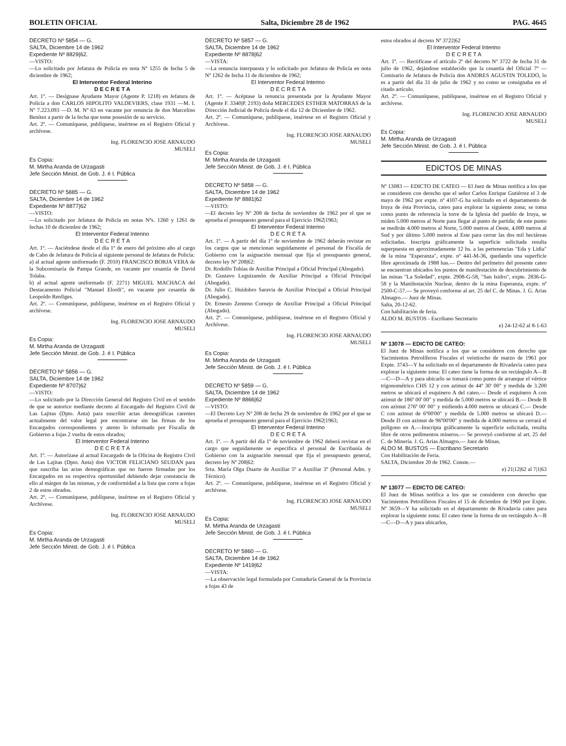BOLETIN OFICIAL Salta, Diciembre 28 de 1962 PAG. 4645
DECRETO Nº 5854 — G.
SALTA, Diciembre 14 de 1962
Expediente Nº 8829|62.
—VISTO:
—Lo solicitado por Jefatura de Policía en nota Nº 1255 de fecha 5 de diciembre de 1962;
El Interventor Federal Interino
D E C R E T A
Art. 1º. — Desígnase Ayudante Mayor (Agente P. 1218) en Jefatura de Policía a don CARLOS HIPOLITO VALDEVIERS, clase 1931 —M. I. Nº 7.223.093 —D. M. Nº 63 en vacante por renuncia de don Marcelino Benítez a partir de la fecha que tome posesión de su servicio.
Art. 2º. — Comuníquese, publíquese, insértese en el Registro Oficial y archívese.
Ing. FLORENCIO JOSE ARNAUDO
MUSELI
Es Copia:
M. Mirtha Aranda de Urzagasti
Jefe Sección Minist. de Gob. J. é I. Pública
DECRETO Nº 5885 — G.
SALTA, Diciembre 14 de 1962
Expediente Nº 8877|62
—VISTO:
—Lo solicitado por Jefatura de Policía en notas Nºs. 1260 y 1261 de fechas 10 de diciembre de 1962;
El Interventor Federal Interino
D E C R E T A
Art. 1º. — Asciéndese desde el día 1º de enero del próximo año al cargo de Cabo de Jefatura de Policía al siguiente personal de Jefatura de Policía:
a) al actual agente uniformado (F. 2010) FRANCISCO BORJA VERA de la Subcomisaría de Pampa Grande, en vacante por cesantía de David Tolaba.
b) al actual agente uniformado (F. 2271) MIGUEL MACHACA del Destacamento Policial "Manuel Elordi", en vacante por cesantía de Leopoldo Renfiges.
Art. 2º. — Comuníquese, publíquese, insértese en el Registro Oficial y archívese.
Ing. FLORENCIO JOSE ARNAUDO
MUSELI
Es Copia:
M. Mirtha Aranda de Urzagasti
Jefe Sección Minist. de Gob. J. é I. Pública
DECRETO Nº 5856 — G.
SALTA, Diciembre 14 de 1962
Expediente Nº 8707|62
—VISTO:
—Lo solicitado por la Dirección General del Registro Civil en el sentido de que se autorice mediante decreto al Encargado del Registro Civil de Las Lajitas (Dpto. Anta) para suscribir actas demográficas carentes actualmente del valor legal por encontrarse sin las firmas de los Encargados correspondientes y atento lo informado por Fiscalía de Gobierno a fojas 2 vuelta de estos obrados;
El Interventor Federal Interino
D E C R E T A
Art. 1º. — Autorízase al actual Encargado de la Oficina de Registro Civil de Las Lajitas (Dpto. Anta) don VICTOR FELICIANO SEUDAN para que suscriba las actas demográficas que no fueron firmadas por los Encargados en su respectiva oportunidad debiendo dejar constancia de ello al márgen de las mismas, y de conformidad a la lista que corre a fojas 2 de estos obrados.
Art. 2º. — Comuníquese, publíquese, insértese en el Registro Oficial y Archívese.
Ing. FLORENCIO JOSE ARNAUDO
MUSELI
Es Copia:
M. Mirtha Aranda de Urzagasti
Jefe Sección Minist. de Gob. J. é I. Pública
DECRETO Nº 5857 — G.
SALTA, Diciembre 14 de 1962
Expediente Nº 8878|62
—VISTA:
—La renuncia interpuesta y lo solicitado por Jefatura de Policía en nota Nº 1262 de fecha 11 de diciembre de 1962;
El Interventor Federal Interino
D E C R E T A
Art. 1º. — Acéptase la renuncia presentada por la Ayudante Mayor (Agente F. 3340|P. 2193) doña MERCEDES ESTHER MATORRAS de la Dirección Judicial de Policía desde el día 12 de Diciembre de 1962.
Art. 2º. — Comuníquese, publíquese, insértese en el Registro Oficial y Archívese.
Ing. FLORENCIO JOSE ARNAUDO
MUSELI
Es Copia:
M. Mirtha Aranda de Urzagasti
Jefe Sección Minist. de Gob. J. é I. Pública
DECRETO Nº 5858 — G.
SALTA, Diciembre 14 de 1962
Expediente Nº 8881|62
—VISTO:
—El decreto ley Nº 208 de fecha de noviembre de 1962 por el que se aprueba el presupuesto general para el Ejercicio 1962|1963;
El Interventor Federal Interino
D E C R E T A
Art. 1º. — A partir del día 1º de noviembre de 1962 deberán revistar en los cargos que se mencionan seguidamente el personal de Fiscalía de Gobierno con la asignación mensual que fija el presupuesto general, decreto ley Nº 208|62:
Dr. Rodolfo Tobías de Auxiliar Principal a Oficial Principal (Abogado).
Dr. Gustavo Leguizamón de Auxiliar Principal a Oficial Principal (Abogado).
Dr. Julio C. Huidobro Saravia de Auxiliar Principal a Oficial Principal (Abogado).
Dr. Ernesto Zenteno Cornejo de Auxiliar Principal a Oficial Principal (Abogado).
Art. 2º. — Comuníquese, publíquese, insértese en el Registro Oficial y Archívese.
Ing. FLORENCIO JOSE ARNAUDO
MUSELI
Es Copia:
M. Mirtha Aranda de Urzagasti
Jefe Sección Minist. de Gob. J. é I. Pública
DECRETO Nº 5859 — G.
SALTA, Diciembre 14 de 1962
Expediente Nº 8866|62
—VISTO:
—El Decreto Ley Nº 208 de fecha 29 de noviembre de 1962 por el que se aprueba el presupuesto general para el Ejercicio 1962|1963;
El Interventor Federal Interino
D E C R E T A
Art. 1º. — A partir del día 1º de noviembre de 1962 deberá revistar en el cargo que seguidamente se especifica el personal de Escribanía de Gobierno con la asignación mensual que fija el presupuesto general, decreto ley Nº 208|62:
Srta. María Olga Duarte de Auxiliar 5º a Auxiliar 3º (Personal Adm. y Técnico).
Art. 2º. — Comuníquese, publíquese, insértese en el Registro Oficial y archívese.
Ing. FLORENCIO JOSE ARNAUDO
MUSELI
Es Copia:
M. Mirtha Aranda de Urzagasti
Jefe Sección Minist. de Gob. J. é I. Pública
DECRETO Nº 5860 — G.
SALTA, Diciembre 14 de 1962
Expediente Nº 1419|62
—VISTA:
—La observación legal formulada por Contaduría General de la Provincia a fojas 43 de
estos obrados al decreto Nº 3722|62
El Interventor Federal Interino
D E C R E T A
Art. 1º. — Rectifícase el artículo 2º del decreto Nº 3722 de fecha 31 de julio de 1962, dejándose establecido que la cesantía del Oficial 7º —Comisario de Jefatura de Policía don ANDRES AGUSTIN TOLEDO, lo es a partir del día 31 de julio de 1962 y no como se consignaba en el citado artículo.
Art. 2º. — Comuníquese, publíquese, insértese en el Registro Oficial y archívese.
Ing. FLORENCIO JOSE ARNAUDO
MUSELI
Es Copia:
M. Mirtha Aranda de Urzagasti
Jefe Sección Minist. de Gob. J. é I. Pública
EDICTOS DE MINAS
Nº 13083 — EDICTO DE CATEO — El Juez de Minas notifica a los que se consideren con derecho que el señor Carlos Enrique Gutiérrez el 3 de mayo de 1962 por expte. nº 4107-G ha solicitado en el departamento de Iruya de ésta Provincia, cateo para explorar la siguiente zona; se toma como punto de referencia la torre de la Iglesia del pueblo de Iruya, se miden 5.000 metros al Norte para llegar al punto de partida; de este punto se medirán 4.000 metros al Norte, 5.000 metros al Oeste, 4.000 metros al Sud y por último 5.000 metros al Este para cerrar las dos mil hectáreas solicitadas. Inscripta gráficamente la superficie solicitada resulta superpuesta en aproximadamente 12 hs. a las pertenencias "Eda y Lidia" de la mina "Esperanza", expte. nº 441-M-36, quedando una superficie libre aproximada de 1988 has.— Dentro del perímetro del presente cateo se encuentran ubicados los puntos de manifestación de descubrimiento de las minas "La Soledad", expte. 2908-G-58, "San Isidro", expte. 2836-G-58 y la Manifestación Nuclear, dentro de la mina Esperanza, expte. nº 2500-C-57.— Se proveyó conforme al art. 25 del C. de Minas. J. G. Arias Almagro.— Juez de Minas.
Salta, 20-12-62.
Con habilitación de feria.
ALDO M. BUSTOS - Escribano Secretario
e) 24-12-62 al 8-1-63
Nº 13078 — EDICTO DE CATEO:
El Juez de Minas notifica a los que se consideren con derecho que Yacimientos Petrolíferos Fiscales el veintiocho de marzo de 1961 por Expte. 3743—Y ha solicitado en el departamento de Rivadavia cateo para explorar la siguiente zona: El cateo tiene la forma de un rectángulo A—B—C—D—A y para ubicarlo se tomará como punto de arranque el vértice trigonométrico CHS 12 y con azimut de 44º 30' 00" y medida de 3.200 metros se ubicará el esquinero A del cateo.— Desde el esquinero A con azimut de 186º 00' 00" y medida de 5.000 metros se ubicará B.— Desde B con azimut 276º 00' 00" y midiendo 4.000 metros se ubicará C.— Desde C con azimut de 6º00'00" y medida de 5.000 metros se ubicará D.— Desde D con azimut de 96º00'00" y medida de 4.000 metros se cerrará el polígono en A.—Inscripta gráficamente la superficie solicitada, resulta libre de otros pedimentos mineros.— Se proveyó conforme al art. 25 del C. de Minería. J. G. Arias Almagro.— Juez de Minas.
ALDO M. BUSTOS — Escribano Secretario
Con Habilitación de Feria.
SALTA, Diciembre 20 de 1962. Conste.—
e) 21|12|62 al 7|1|63
Nº 13077 — EDICTO DE CATEO:
El Juez de Minas notifica a los que se consideren con derecho que Yacimientos Petrolíferos Fiscales el 15 de diciembre de 1960 por Expte. Nº 3659—Y ha solicitado en el departamento de Rivadavia cateo para explorar la siguiente zona: El cateo tiene la forma de un rectángulo A—B—C—D—A y para ubicarlos,